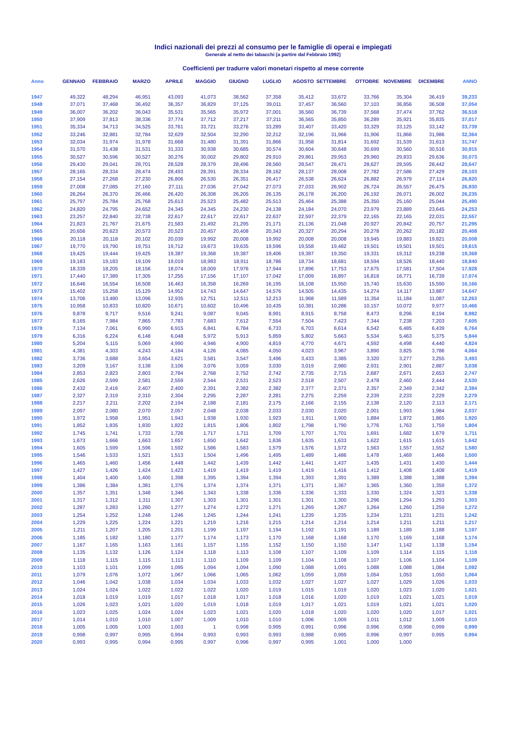Indici nazionali dei prezzi al consumo per le famiglie di operai e impiegati
Generale al netto dei tabacchi (a partire dal Febbraio 1992)
Coefficienti per tradurre valori monetari rispetto al mese corrente
| Anno | GENNAIO | FEBBRAIO | MARZO | APRILE | MAGGIO | GIUGNO | LUGLIO | AGOSTO | SETTEMBRE | OTTOBRE | NOVEMBRE | DICEMBRE | ANNO |
| --- | --- | --- | --- | --- | --- | --- | --- | --- | --- | --- | --- | --- | --- |
| 1947 | 49,322 | 48,294 | 46,951 | 43,093 | 41,073 | 38,562 | 37,358 | 35,412 | 33,672 | 33,766 | 35,304 | 36,419 | 39,233 |
| 1948 | 37,071 | 37,468 | 36,492 | 36,357 | 36,829 | 37,125 | 39,011 | 37,457 | 36,560 | 37,103 | 36,856 | 36,508 | 37,054 |
| 1949 | 36,007 | 36,202 | 36,043 | 35,531 | 35,565 | 35,972 | 37,001 | 36,560 | 36,739 | 37,568 | 37,474 | 37,762 | 36,518 |
| 1950 | 37,909 | 37,813 | 38,336 | 37,774 | 37,712 | 37,217 | 37,211 | 36,565 | 35,850 | 36,289 | 35,921 | 35,835 | 37,017 |
| 1951 | 35,334 | 34,713 | 34,525 | 33,761 | 33,721 | 33,276 | 33,289 | 33,407 | 33,420 | 33,329 | 33,125 | 33,142 | 33,739 |
| 1952 | 33,246 | 32,881 | 32,784 | 32,629 | 32,504 | 32,290 | 32,212 | 32,196 | 31,966 | 31,906 | 31,866 | 31,986 | 32,364 |
| 1953 | 32,034 | 31,974 | 31,978 | 31,668 | 31,480 | 31,391 | 31,866 | 31,958 | 31,814 | 31,692 | 31,539 | 31,613 | 31,747 |
| 1954 | 31,570 | 31,438 | 31,531 | 31,333 | 30,938 | 30,685 | 30,574 | 30,604 | 30,648 | 30,699 | 30,560 | 30,516 | 30,915 |
| 1955 | 30,527 | 30,596 | 30,527 | 30,276 | 30,002 | 29,802 | 29,910 | 29,861 | 29,953 | 29,960 | 29,833 | 29,636 | 30,073 |
| 1956 | 29,430 | 29,041 | 28,701 | 28,528 | 28,379 | 28,496 | 28,560 | 28,547 | 28,471 | 28,627 | 28,595 | 28,442 | 28,647 |
| 1957 | 28,165 | 28,334 | 28,474 | 28,493 | 28,391 | 28,334 | 28,162 | 28,137 | 28,008 | 27,782 | 27,586 | 27,429 | 28,103 |
| 1958 | 27,154 | 27,268 | 27,230 | 26,806 | 26,530 | 26,351 | 26,417 | 26,538 | 26,624 | 26,882 | 26,979 | 27,114 | 26,820 |
| 1959 | 27,008 | 27,085 | 27,160 | 27,111 | 27,036 | 27,042 | 27,073 | 27,033 | 26,902 | 26,724 | 26,557 | 26,475 | 26,930 |
| 1960 | 26,264 | 26,370 | 26,466 | 26,420 | 26,308 | 26,205 | 26,135 | 26,178 | 26,200 | 26,192 | 26,071 | 26,002 | 26,235 |
| 1961 | 25,797 | 25,784 | 25,768 | 25,613 | 25,523 | 25,482 | 25,513 | 25,464 | 25,388 | 25,350 | 25,160 | 25,044 | 25,490 |
| 1962 | 24,820 | 24,795 | 24,652 | 24,345 | 24,345 | 24,230 | 24,138 | 24,184 | 24,070 | 23,979 | 23,889 | 23,645 | 24,253 |
| 1963 | 23,257 | 22,840 | 22,738 | 22,617 | 22,617 | 22,617 | 22,637 | 22,597 | 22,379 | 22,165 | 22,165 | 22,031 | 22,557 |
| 1964 | 21,823 | 21,767 | 21,675 | 21,583 | 21,492 | 21,295 | 21,171 | 21,136 | 21,048 | 20,927 | 20,842 | 20,757 | 21,295 |
| 1965 | 20,656 | 20,623 | 20,573 | 20,523 | 20,457 | 20,408 | 20,343 | 20,327 | 20,294 | 20,278 | 20,262 | 20,182 | 20,408 |
| 1966 | 20,118 | 20,118 | 20,102 | 20,039 | 19,992 | 20,008 | 19,992 | 20,008 | 20,008 | 19,945 | 19,883 | 19,821 | 20,008 |
| 1967 | 19,770 | 19,790 | 19,751 | 19,712 | 19,673 | 19,635 | 19,596 | 19,558 | 19,482 | 19,501 | 19,501 | 19,501 | 19,615 |
| 1968 | 19,425 | 19,444 | 19,425 | 19,387 | 19,368 | 19,387 | 19,406 | 19,387 | 19,350 | 19,331 | 19,312 | 19,238 | 19,368 |
| 1969 | 19,183 | 19,183 | 19,109 | 19,019 | 18,983 | 18,911 | 18,786 | 18,734 | 18,681 | 18,594 | 18,526 | 18,440 | 18,840 |
| 1970 | 18,339 | 18,205 | 18,156 | 18,074 | 18,009 | 17,976 | 17,944 | 17,896 | 17,753 | 17,675 | 17,581 | 17,504 | 17,928 |
| 1971 | 17,440 | 17,389 | 17,305 | 17,255 | 17,156 | 17,107 | 17,042 | 17,009 | 16,897 | 16,818 | 16,771 | 16,739 | 17,074 |
| 1972 | 16,646 | 16,554 | 16,508 | 16,463 | 16,358 | 16,269 | 16,195 | 16,108 | 15,950 | 15,740 | 15,630 | 15,590 | 16,166 |
| 1973 | 15,402 | 15,258 | 15,129 | 14,952 | 14,743 | 14,647 | 14,576 | 14,505 | 14,435 | 14,274 | 14,117 | 13,887 | 14,647 |
| 1974 | 13,706 | 13,480 | 13,096 | 12,935 | 12,751 | 12,511 | 12,213 | 11,968 | 11,589 | 11,354 | 11,184 | 11,087 | 12,263 |
| 1975 | 10,958 | 10,833 | 10,820 | 10,671 | 10,602 | 10,496 | 10,435 | 10,381 | 10,286 | 10,157 | 10,072 | 9,977 | 10,466 |
| 1976 | 9,878 | 9,717 | 9,516 | 9,241 | 9,087 | 9,045 | 8,991 | 8,915 | 8,758 | 8,473 | 8,296 | 8,194 | 8,982 |
| 1977 | 8,165 | 7,984 | 7,865 | 7,783 | 7,683 | 7,612 | 7,554 | 7,504 | 7,423 | 7,344 | 7,238 | 7,203 | 7,605 |
| 1978 | 7,134 | 7,061 | 6,990 | 6,915 | 6,841 | 6,784 | 6,733 | 6,703 | 6,614 | 6,542 | 6,485 | 6,439 | 6,764 |
| 1979 | 6,316 | 6,224 | 6,148 | 6,048 | 5,972 | 5,913 | 5,859 | 5,802 | 5,663 | 5,534 | 5,463 | 5,375 | 5,844 |
| 1980 | 5,204 | 5,115 | 5,069 | 4,990 | 4,946 | 4,900 | 4,819 | 4,770 | 4,671 | 4,592 | 4,498 | 4,440 | 4,824 |
| 1981 | 4,381 | 4,303 | 4,243 | 4,184 | 4,126 | 4,085 | 4,050 | 4,023 | 3,967 | 3,890 | 3,825 | 3,786 | 4,064 |
| 1982 | 3,736 | 3,688 | 3,654 | 3,621 | 3,581 | 3,547 | 3,496 | 3,433 | 3,385 | 3,320 | 3,277 | 3,255 | 3,493 |
| 1983 | 3,209 | 3,167 | 3,138 | 3,106 | 3,076 | 3,059 | 3,030 | 3,019 | 2,980 | 2,931 | 2,901 | 2,887 | 3,038 |
| 1984 | 2,853 | 2,823 | 2,803 | 2,784 | 2,768 | 2,752 | 2,742 | 2,735 | 2,715 | 2,687 | 2,671 | 2,653 | 2,747 |
| 1985 | 2,626 | 2,599 | 2,581 | 2,559 | 2,544 | 2,531 | 2,523 | 2,518 | 2,507 | 2,478 | 2,460 | 2,444 | 2,530 |
| 1986 | 2,432 | 2,416 | 2,407 | 2,400 | 2,391 | 2,382 | 2,382 | 2,377 | 2,371 | 2,357 | 2,349 | 2,342 | 2,384 |
| 1987 | 2,327 | 2,319 | 2,310 | 2,304 | 2,295 | 2,287 | 2,281 | 2,275 | 2,259 | 2,239 | 2,233 | 2,229 | 2,279 |
| 1988 | 2,217 | 2,211 | 2,202 | 2,194 | 2,188 | 2,181 | 2,175 | 2,166 | 2,155 | 2,138 | 2,120 | 2,113 | 2,171 |
| 1989 | 2,097 | 2,080 | 2,070 | 2,057 | 2,048 | 2,038 | 2,033 | 2,030 | 2,020 | 2,001 | 1,993 | 1,984 | 2,037 |
| 1990 | 1,972 | 1,958 | 1,951 | 1,943 | 1,938 | 1,930 | 1,923 | 1,911 | 1,900 | 1,884 | 1,872 | 1,865 | 1,920 |
| 1991 | 1,852 | 1,835 | 1,830 | 1,822 | 1,815 | 1,806 | 1,802 | 1,798 | 1,790 | 1,776 | 1,763 | 1,759 | 1,804 |
| 1992 | 1,745 | 1,741 | 1,733 | 1,726 | 1,717 | 1,711 | 1,709 | 1,707 | 1,701 | 1,691 | 1,682 | 1,679 | 1,711 |
| 1993 | 1,673 | 1,666 | 1,663 | 1,657 | 1,650 | 1,642 | 1,636 | 1,635 | 1,633 | 1,622 | 1,615 | 1,615 | 1,642 |
| 1994 | 1,605 | 1,599 | 1,596 | 1,592 | 1,586 | 1,583 | 1,579 | 1,576 | 1,572 | 1,563 | 1,557 | 1,552 | 1,580 |
| 1995 | 1,546 | 1,533 | 1,521 | 1,513 | 1,504 | 1,496 | 1,495 | 1,489 | 1,486 | 1,478 | 1,469 | 1,466 | 1,500 |
| 1996 | 1,465 | 1,460 | 1,456 | 1,448 | 1,442 | 1,439 | 1,442 | 1,441 | 1,437 | 1,435 | 1,431 | 1,430 | 1,444 |
| 1997 | 1,427 | 1,426 | 1,424 | 1,423 | 1,419 | 1,419 | 1,419 | 1,419 | 1,416 | 1,412 | 1,408 | 1,408 | 1,419 |
| 1998 | 1,404 | 1,400 | 1,400 | 1,398 | 1,395 | 1,394 | 1,394 | 1,393 | 1,391 | 1,389 | 1,388 | 1,388 | 1,394 |
| 1999 | 1,386 | 1,384 | 1,381 | 1,376 | 1,374 | 1,374 | 1,371 | 1,371 | 1,367 | 1,365 | 1,360 | 1,359 | 1,372 |
| 2000 | 1,357 | 1,351 | 1,348 | 1,346 | 1,343 | 1,338 | 1,336 | 1,336 | 1,333 | 1,330 | 1,324 | 1,323 | 1,338 |
| 2001 | 1,317 | 1,312 | 1,311 | 1,307 | 1,303 | 1,301 | 1,301 | 1,301 | 1,300 | 1,296 | 1,294 | 1,293 | 1,303 |
| 2002 | 1,287 | 1,283 | 1,280 | 1,277 | 1,274 | 1,272 | 1,271 | 1,269 | 1,267 | 1,264 | 1,260 | 1,259 | 1,272 |
| 2003 | 1,254 | 1,252 | 1,248 | 1,246 | 1,245 | 1,244 | 1,241 | 1,239 | 1,235 | 1,234 | 1,231 | 1,231 | 1,242 |
| 2004 | 1,229 | 1,225 | 1,224 | 1,221 | 1,219 | 1,216 | 1,215 | 1,214 | 1,214 | 1,214 | 1,211 | 1,211 | 1,217 |
| 2005 | 1,211 | 1,207 | 1,205 | 1,201 | 1,199 | 1,197 | 1,194 | 1,192 | 1,191 | 1,189 | 1,189 | 1,188 | 1,197 |
| 2006 | 1,185 | 1,182 | 1,180 | 1,177 | 1,174 | 1,173 | 1,170 | 1,168 | 1,168 | 1,170 | 1,169 | 1,168 | 1,174 |
| 2007 | 1,167 | 1,165 | 1,163 | 1,161 | 1,157 | 1,155 | 1,152 | 1,150 | 1,150 | 1,147 | 1,142 | 1,138 | 1,154 |
| 2008 | 1,135 | 1,132 | 1,126 | 1,124 | 1,118 | 1,113 | 1,108 | 1,107 | 1,109 | 1,109 | 1,114 | 1,115 | 1,118 |
| 2009 | 1,118 | 1,115 | 1,115 | 1,113 | 1,110 | 1,109 | 1,109 | 1,104 | 1,108 | 1,107 | 1,106 | 1,104 | 1,109 |
| 2010 | 1,103 | 1,101 | 1,099 | 1,095 | 1,094 | 1,094 | 1,090 | 1,088 | 1,091 | 1,088 | 1,088 | 1,084 | 1,092 |
| 2011 | 1,079 | 1,076 | 1,072 | 1,067 | 1,066 | 1,065 | 1,062 | 1,059 | 1,059 | 1,054 | 1,053 | 1,050 | 1,064 |
| 2012 | 1,046 | 1,042 | 1,038 | 1,034 | 1,034 | 1,033 | 1,032 | 1,027 | 1,027 | 1,027 | 1,029 | 1,026 | 1,033 |
| 2013 | 1,024 | 1,024 | 1,022 | 1,022 | 1,022 | 1,020 | 1,019 | 1,015 | 1,019 | 1,020 | 1,023 | 1,020 | 1,021 |
| 2014 | 1,018 | 1,019 | 1,019 | 1,017 | 1,018 | 1,017 | 1,018 | 1,016 | 1,020 | 1,019 | 1,021 | 1,021 | 1,019 |
| 2015 | 1,026 | 1,023 | 1,021 | 1,020 | 1,019 | 1,018 | 1,019 | 1,017 | 1,021 | 1,019 | 1,021 | 1,021 | 1,020 |
| 2016 | 1,023 | 1,025 | 1,024 | 1,024 | 1,023 | 1,021 | 1,020 | 1,018 | 1,020 | 1,020 | 1,020 | 1,017 | 1,021 |
| 2017 | 1,014 | 1,010 | 1,010 | 1,007 | 1,009 | 1,010 | 1,010 | 1,006 | 1,009 | 1,011 | 1,012 | 1,009 | 1,010 |
| 2018 | 1,005 | 1,005 | 1,003 | 1,003 | 1 | 0,998 | 0,995 | 0,991 | 0,996 | 0,996 | 0,998 | 0,999 | 0,999 |
| 2019 | 0,998 | 0,997 | 0,995 | 0,994 | 0,993 | 0,993 | 0,993 | 0,988 | 0,995 | 0,996 | 0,997 | 0,995 | 0,994 |
| 2020 | 0,993 | 0,995 | 0,994 | 0,995 | 0,997 | 0,996 | 0,997 | 0,995 | 1,001 | 1,000 | 1,000 | | |